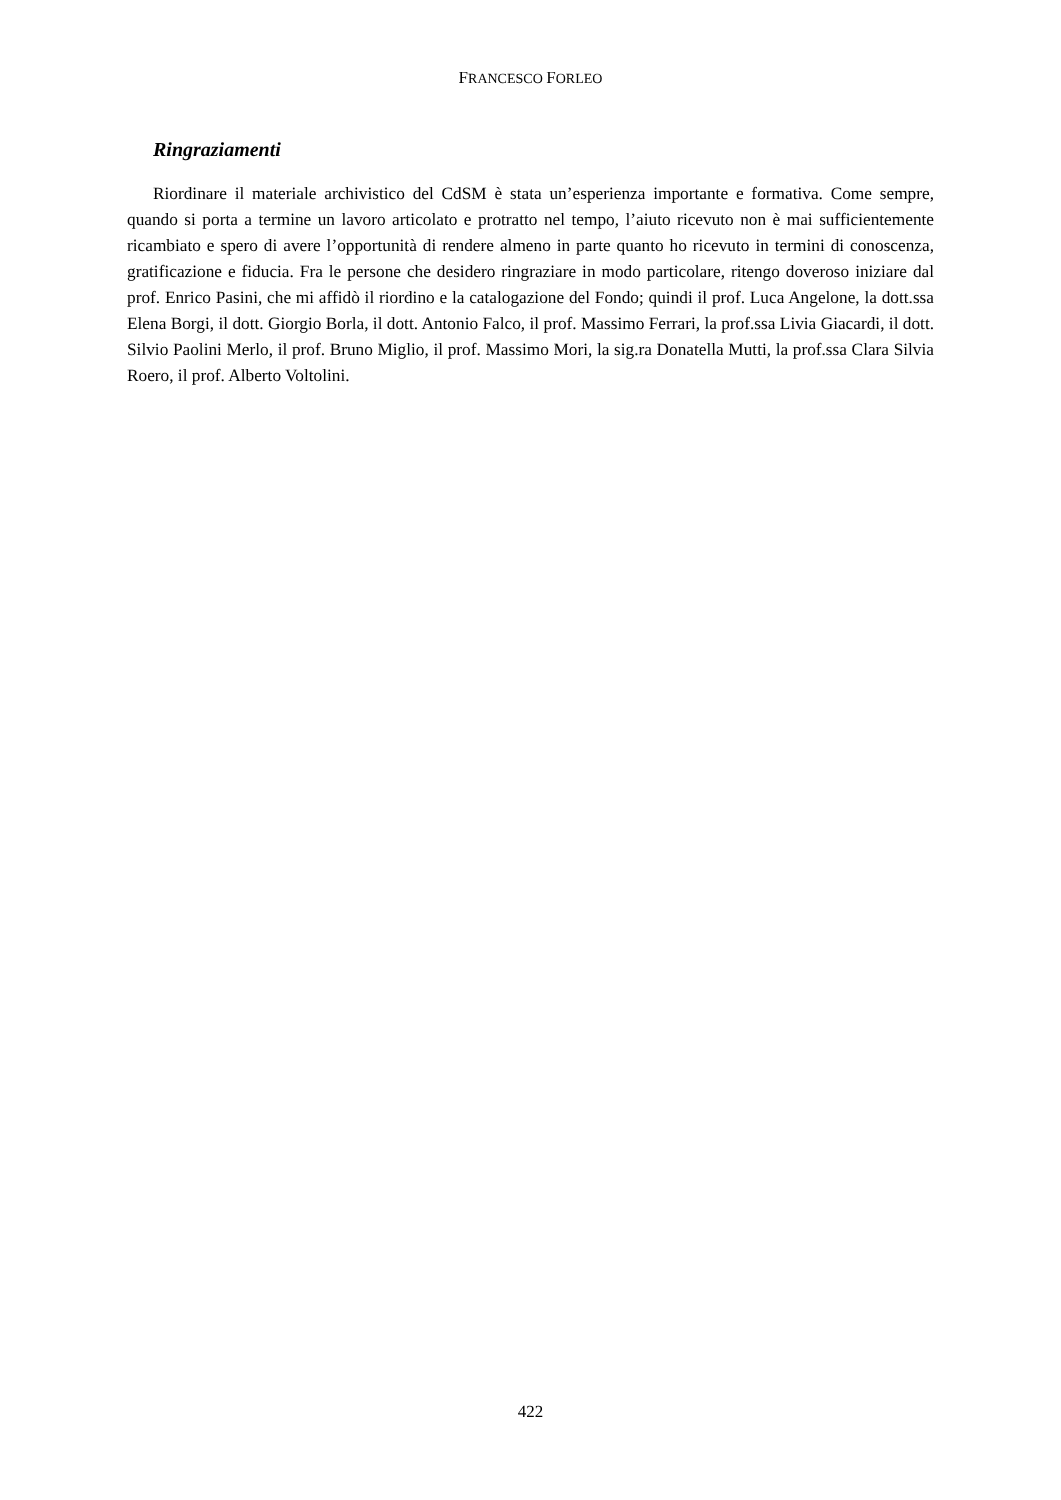FRANCESCO FORLEO
Ringraziamenti
Riordinare il materiale archivistico del CdSM è stata un’esperienza importante e formativa. Come sempre, quando si porta a termine un lavoro articolato e protratto nel tempo, l’aiuto ricevuto non è mai sufficientemente ricambiato e spero di avere l’opportunità di rendere almeno in parte quanto ho ricevuto in termini di conoscenza, gratificazione e fiducia. Fra le persone che desidero ringraziare in modo particolare, ritengo doveroso iniziare dal prof. Enrico Pasini, che mi affidò il riordino e la catalogazione del Fondo; quindi il prof. Luca Angelone, la dott.ssa Elena Borgi, il dott. Giorgio Borla, il dott. Antonio Falco, il prof. Massimo Ferrari, la prof.ssa Livia Giacardi, il dott. Silvio Paolini Merlo, il prof. Bruno Miglio, il prof. Massimo Mori, la sig.ra Donatella Mutti, la prof.ssa Clara Silvia Roero, il prof. Alberto Voltolini.
422